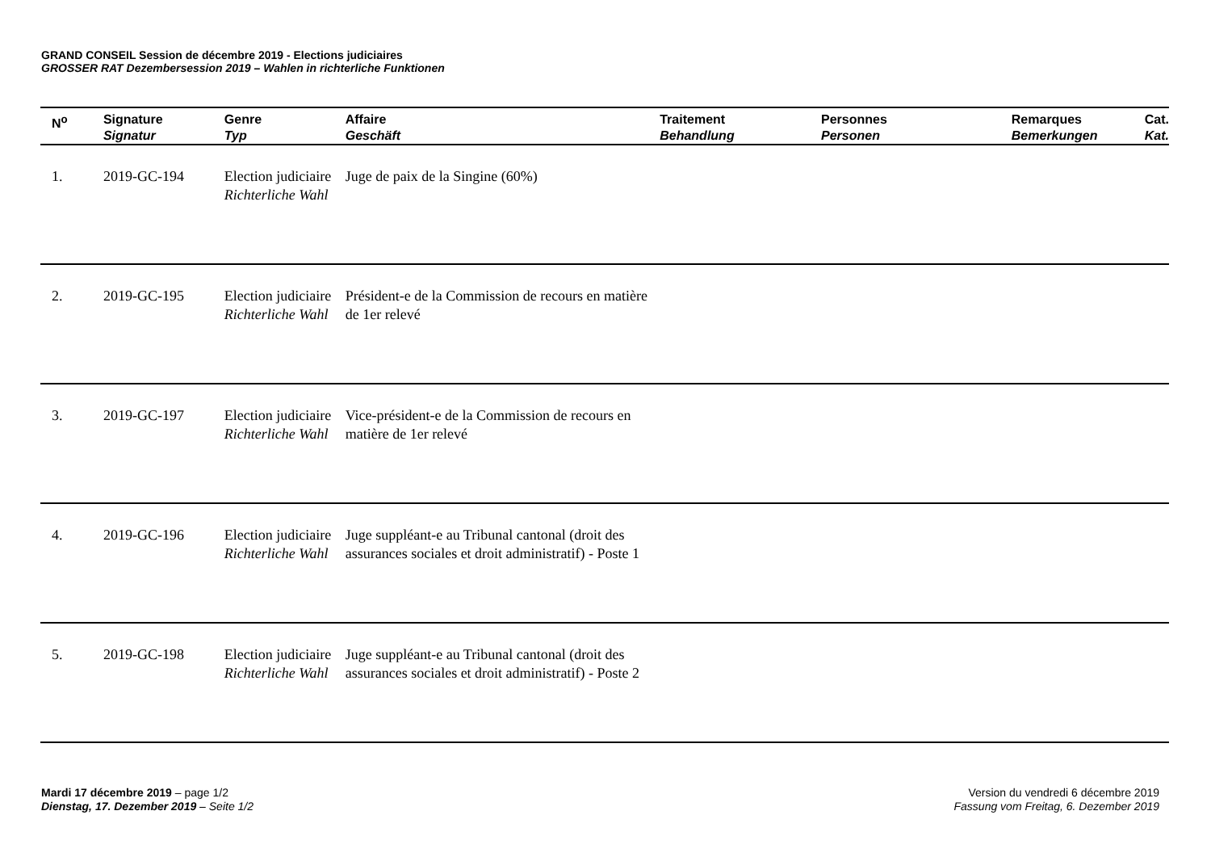GRAND CONSEIL Session de décembre 2019 - Elections judiciaires
GROSSER RAT Dezembersession 2019 – Wahlen in richterliche Funktionen
| N<sup>o</sup> | Signature Signatur | Genre Typ | Affaire Geschäft | Traitement Behandlung | Personnes Personen | Remarques Bemerkungen | Cat. Kat. |
| --- | --- | --- | --- | --- | --- | --- | --- |
| 1. | 2019-GC-194 | Election judiciaire Richterliche Wahl | Juge de paix de la Singine (60%) | | | | |
| 2. | 2019-GC-195 | Election judiciaire Richterliche Wahl | Président-e de la Commission de recours en matière de 1er relevé | | | | |
| 3. | 2019-GC-197 | Election judiciaire Richterliche Wahl | Vice-président-e de la Commission de recours en matière de 1er relevé | | | | |
| 4. | 2019-GC-196 | Election judiciaire Richterliche Wahl | Juge suppléant-e au Tribunal cantonal (droit des assurances sociales et droit administratif) - Poste 1 | | | | |
| 5. | 2019-GC-198 | Election judiciaire Richterliche Wahl | Juge suppléant-e au Tribunal cantonal (droit des assurances sociales et droit administratif) - Poste 2 | | | | |
Mardi 17 décembre 2019 – page 1/2
Dienstag, 17. Dezember 2019 – Seite 1/2
Version du vendredi 6 décembre 2019
Fassung vom Freitag, 6. Dezember 2019